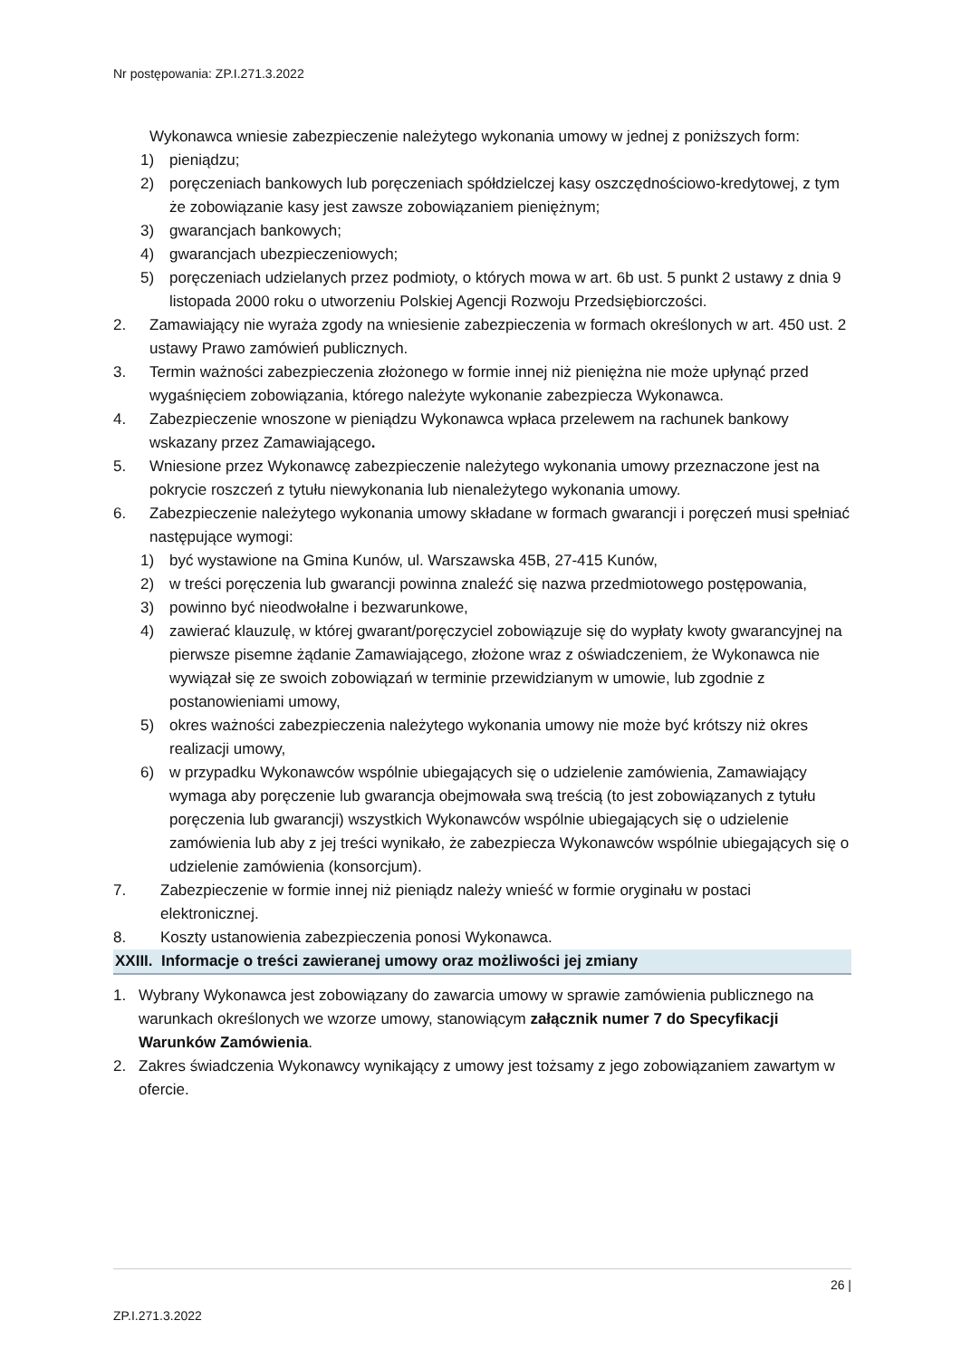Nr postępowania: ZP.I.271.3.2022
Wykonawca wniesie zabezpieczenie należytego wykonania umowy w jednej z poniższych form:
1) pieniądzu;
2) poręczeniach bankowych lub poręczeniach spółdzielczej kasy oszczędnościowo-kredytowej, z tym że zobowiązanie kasy jest zawsze zobowiązaniem pieniężnym;
3) gwarancjach bankowych;
4) gwarancjach ubezpieczeniowych;
5) poręczeniach udzielanych przez podmioty, o których mowa w art. 6b ust. 5 punkt 2 ustawy z dnia 9 listopada 2000 roku o utworzeniu Polskiej Agencji Rozwoju Przedsiębiorczości.
2. Zamawiający nie wyraża zgody na wniesienie zabezpieczenia w formach określonych w art. 450 ust. 2 ustawy Prawo zamówień publicznych.
3. Termin ważności zabezpieczenia złożonego w formie innej niż pieniężna nie może upłynąć przed wygaśnięciem zobowiązania, którego należyte wykonanie zabezpiecza Wykonawca.
4. Zabezpieczenie wnoszone w pieniądzu Wykonawca wpłaca przelewem na rachunek bankowy wskazany przez Zamawiającego.
5. Wniesione przez Wykonawcę zabezpieczenie należytego wykonania umowy przeznaczone jest na pokrycie roszczeń z tytułu niewykonania lub nienależytego wykonania umowy.
6. Zabezpieczenie należytego wykonania umowy składane w formach gwarancji i poręczeń musi spełniać następujące wymogi:
1) być wystawione na Gmina Kunów, ul. Warszawska 45B, 27-415 Kunów,
2) w treści poręczenia lub gwarancji powinna znaleźć się nazwa przedmiotowego postępowania,
3) powinno być nieodwołalne i bezwarunkowe,
4) zawierać klauzulę, w której gwarant/poręczyciel zobowiązuje się do wypłaty kwoty gwarancyjnej na pierwsze pisemne żądanie Zamawiającego, złożone wraz z oświadczeniem, że Wykonawca nie wywiązał się ze swoich zobowiązań w terminie przewidzianym w umowie, lub zgodnie z postanowieniami umowy,
5) okres ważności zabezpieczenia należytego wykonania umowy nie może być krótszy niż okres realizacji umowy,
6) w przypadku Wykonawców wspólnie ubiegających się o udzielenie zamówienia, Zamawiający wymaga aby poręczenie lub gwarancja obejmowała swą treścią (to jest zobowiązanych z tytułu poręczenia lub gwarancji) wszystkich Wykonawców wspólnie ubiegających się o udzielenie zamówienia lub aby z jej treści wynikało, że zabezpiecza Wykonawców wspólnie ubiegających się o udzielenie zamówienia (konsorcjum).
7. Zabezpieczenie w formie innej niż pieniądz należy wnieść w formie oryginału w postaci elektronicznej.
8. Koszty ustanowienia zabezpieczenia ponosi Wykonawca.
XXIII. Informacje o treści zawieranej umowy oraz możliwości jej zmiany
1. Wybrany Wykonawca jest zobowiązany do zawarcia umowy w sprawie zamówienia publicznego na warunkach określonych we wzorze umowy, stanowiącym załącznik numer 7 do Specyfikacji Warunków Zamówienia.
2. Zakres świadczenia Wykonawcy wynikający z umowy jest tożsamy z jego zobowiązaniem zawartym w ofercie.
26 |
ZP.I.271.3.2022